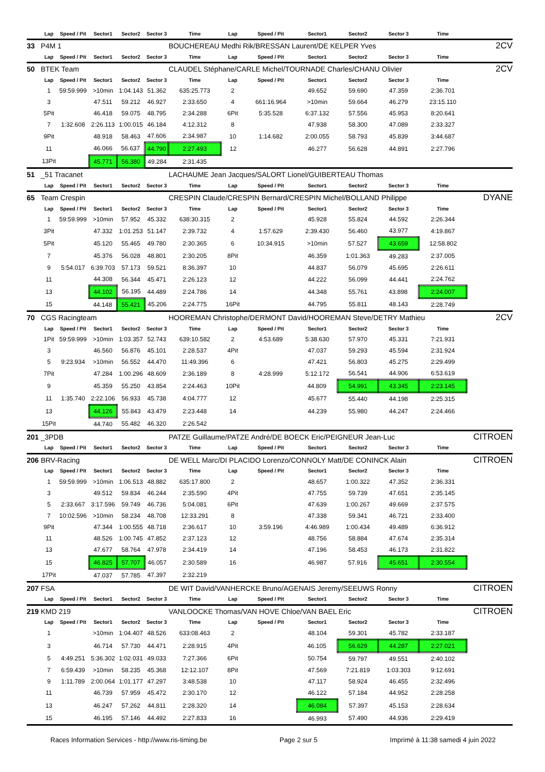| | Lap | Speed / Pit | Sector1 | Sector2 | Sector 3 | Time | Lap | Speed / Pit | Sector1 | Sector2 | Sector 3 | Time | |
| --- | --- | --- | --- | --- | --- | --- | --- | --- | --- | --- | --- | --- | --- |
| 33 | P4M 1 | | | | | BOUCHEREAU Medhi Rik/BRESSAN Laurent/DE KELPER Yves | | | | | | | 2CV |
| | Lap | Speed / Pit | Sector1 | Sector2 | Sector 3 | Time | Lap | Speed / Pit | Sector1 | Sector2 | Sector 3 | Time | |
| 50 | BTEK Team | | | | | CLAUDEL Stéphane/CARLE Michel/TOURNADE Charles/CHANU Olivier | | | | | | | 2CV |
| | Lap | Speed / Pit | Sector1 | Sector2 | Sector 3 | Time | Lap | Speed / Pit | Sector1 | Sector2 | Sector 3 | Time | |
| | 1 | 59:59.999 | >10min | 1:04.143 | 51.362 | 635:25.773 | 2 | | 49.652 | 59.690 | 47.359 | 2:36.701 | |
| | 3 | | 47.511 | 59.212 | 46.927 | 2:33.650 | 4 | 661:16.964 | >10min | 59.664 | 46.279 | 23:15.110 | |
| | 5Pit | | 46.418 | 59.075 | 48.795 | 2:34.288 | 6Pit | 5:35.528 | 6:37.132 | 57.556 | 45.953 | 8:20.641 | |
| | 7 | 1:32.608 | 2:26.113 | 1:00.015 | 46.184 | 4:12.312 | 8 | | 47.938 | 58.300 | 47.089 | 2:33.327 | |
| | 9Pit | | 48.918 | 58.463 | 47.606 | 2:34.987 | 10 | 1:14.682 | 2:00.055 | 58.793 | 45.839 | 3:44.687 | |
| | 11 | | 46.066 | 56.637 | 44.790 | 2:27.493 | 12 | | 46.277 | 56.628 | 44.891 | 2:27.796 | |
| | 13Pit | | 45.771 | 56.380 | 49.284 | 2:31.435 | | | | | | | |
| 51 | _51 Tracanet | | | | | LACHAUME Jean Jacques/SALORT Lionel/GUIBERTEAU Thomas | | | | | | | |
| | Lap | Speed / Pit | Sector1 | Sector2 | Sector 3 | Time | Lap | Speed / Pit | Sector1 | Sector2 | Sector 3 | Time | |
| 65 | Team Crespin | | | | | CRESPIN Claude/CRESPIN Bernard/CRESPIN Michel/BOLLAND Philippe | | | | | | | DYANE |
| | Lap | Speed / Pit | Sector1 | Sector2 | Sector 3 | Time | Lap | Speed / Pit | Sector1 | Sector2 | Sector 3 | Time | |
| | 1 | 59:59.999 | >10min | 57.952 | 45.332 | 638:30.315 | 2 | | 45.928 | 55.824 | 44.592 | 2:26.344 | |
| | 3Pit | | 47.332 | 1:01.253 | 51.147 | 2:39.732 | 4 | 1:57.629 | 2:39.430 | 56.460 | 43.977 | 4:19.867 | |
| | 5Pit | | 45.120 | 55.465 | 49.780 | 2:30.365 | 6 | 10:34.915 | >10min | 57.527 | 43.659 | 12:58.802 | |
| | 7 | | 45.376 | 56.028 | 48.801 | 2:30.205 | 8Pit | | 46.359 | 1:01.363 | 49.283 | 2:37.005 | |
| | 9 | 5:54.017 | 6:39.703 | 57.173 | 59.521 | 8:36.397 | 10 | | 44.837 | 56.079 | 45.695 | 2:26.611 | |
| | 11 | | 44.308 | 56.344 | 45.471 | 2:26.123 | 12 | | 44.222 | 56.099 | 44.441 | 2:24.762 | |
| | 13 | | 44.102 | 56.195 | 44.489 | 2:24.786 | 14 | | 44.348 | 55.761 | 43.898 | 2:24.007 | |
| | 15 | | 44.148 | 55.421 | 45.206 | 2:24.775 | 16Pit | | 44.795 | 55.811 | 48.143 | 2:28.749 | |
| 70 | CGS Racingteam | | | | | HOOREMAN Christophe/DERMONT David/HOOREMAN Steve/DETRY Mathieu | | | | | | | 2CV |
| | Lap | Speed / Pit | Sector1 | Sector2 | Sector 3 | Time | Lap | Speed / Pit | Sector1 | Sector2 | Sector 3 | Time | |
| | 1Pit | 59:59.999 | >10min | 1:03.357 | 52.743 | 639:10.582 | 2 | 4:53.689 | 5:38.630 | 57.970 | 45.331 | 7:21.931 | |
| | 3 | | 46.560 | 56.876 | 45.101 | 2:28.537 | 4Pit | | 47.037 | 59.293 | 45.594 | 2:31.924 | |
| | 5 | 9:23.934 | >10min | 56.552 | 44.470 | 11:49.396 | 6 | | 47.421 | 56.803 | 45.275 | 2:29.499 | |
| | 7Pit | | 47.284 | 1:00.296 | 48.609 | 2:36.189 | 8 | 4:28.999 | 5:12.172 | 56.541 | 44.906 | 6:53.619 | |
| | 9 | | 45.359 | 55.250 | 43.854 | 2:24.463 | 10Pit | | 44.809 | 54.991 | 43.345 | 2:23.145 | |
| | 11 | 1:35.740 | 2:22.106 | 56.933 | 45.738 | 4:04.777 | 12 | | 45.677 | 55.440 | 44.198 | 2:25.315 | |
| | 13 | | 44.126 | 55.843 | 43.479 | 2:23.448 | 14 | | 44.239 | 55.980 | 44.247 | 2:24.466 | |
| | 15Pit | | 44.740 | 55.482 | 46.320 | 2:26.542 | | | | | | | |
| 201 | _3PDB | | | | | PATZE Guillaume/PATZE André/DE BOECK Eric/PEIGNEUR Jean-Luc | | | | | | | CITROEN |
| | Lap | Speed / Pit | Sector1 | Sector2 | Sector 3 | Time | Lap | Speed / Pit | Sector1 | Sector2 | Sector 3 | Time | |
| 206 | BRV-Racing | | | | | DE WELL Marc/DI PLACIDO Lorenzo/CONNOLY Matt/DE CONINCK Alain | | | | | | | CITROEN |
| | Lap | Speed / Pit | Sector1 | Sector2 | Sector 3 | Time | Lap | Speed / Pit | Sector1 | Sector2 | Sector 3 | Time | |
| | 1 | 59:59.999 | >10min | 1:06.513 | 48.882 | 635:17.800 | 2 | | 48.657 | 1:00.322 | 47.352 | 2:36.331 | |
| | 3 | | 49.512 | 59.834 | 46.244 | 2:35.590 | 4Pit | | 47.755 | 59.739 | 47.651 | 2:35.145 | |
| | 5 | 2:33.667 | 3:17.596 | 59.749 | 46.736 | 5:04.081 | 6Pit | | 47.639 | 1:00.267 | 49.669 | 2:37.575 | |
| | 7 | 10:02.596 | >10min | 58.234 | 48.708 | 12:33.291 | 8 | | 47.338 | 59.341 | 46.721 | 2:33.400 | |
| | 9Pit | | 47.344 | 1:00.555 | 48.718 | 2:36.617 | 10 | 3:59.196 | 4:46.989 | 1:00.434 | 49.489 | 6:36.912 | |
| | 11 | | 48.526 | 1:00.745 | 47.852 | 2:37.123 | 12 | | 48.756 | 58.884 | 47.674 | 2:35.314 | |
| | 13 | | 47.677 | 58.764 | 47.978 | 2:34.419 | 14 | | 47.196 | 58.453 | 46.173 | 2:31.822 | |
| | 15 | | 46.825 | 57.707 | 46.057 | 2:30.589 | 16 | | 46.987 | 57.916 | 45.651 | 2:30.554 | |
| | 17Pit | | 47.037 | 57.785 | 47.397 | 2:32.219 | | | | | | | |
| 207 | FSA | | | | | DE WIT David/VANHERCKE Bruno/AGENAIS Jeremy/SEEUWS Ronny | | | | | | | CITROEN |
| | Lap | Speed / Pit | Sector1 | Sector2 | Sector 3 | Time | Lap | Speed / Pit | Sector1 | Sector2 | Sector 3 | Time | |
| 219 | KMD 219 | | | | | VANLOOCKE Thomas/VAN HOVE Chloe/VAN BAEL Eric | | | | | | | CITROEN |
| | Lap | Speed / Pit | Sector1 | Sector2 | Sector 3 | Time | Lap | Speed / Pit | Sector1 | Sector2 | Sector 3 | Time | |
| | 1 | | >10min | 1:04.407 | 48.526 | 633:08.463 | 2 | | 48.104 | 59.301 | 45.782 | 2:33.187 | |
| | 3 | | 46.714 | 57.730 | 44.471 | 2:28.915 | 4Pit | | 46.105 | 56.629 | 44.287 | 2:27.021 | |
| | 5 | 4:49.251 | 5:36.302 | 1:02.031 | 49.033 | 7:27.366 | 6Pit | | 50.754 | 59.797 | 49.551 | 2:40.102 | |
| | 7 | 6:59.439 | >10min | 58.235 | 45.368 | 12:12.107 | 8Pit | | 47.569 | 7:21.819 | 1:03.303 | 9:12.691 | |
| | 9 | 1:11.789 | 2:00.064 | 1:01.177 | 47.297 | 3:48.538 | 10 | | 47.117 | 58.924 | 46.455 | 2:32.496 | |
| | 11 | | 46.739 | 57.959 | 45.472 | 2:30.170 | 12 | | 46.122 | 57.184 | 44.952 | 2:28.258 | |
| | 13 | | 46.247 | 57.262 | 44.811 | 2:28.320 | 14 | | 46.084 | 57.397 | 45.153 | 2:28.634 | |
| | 15 | | 46.195 | 57.146 | 44.492 | 2:27.833 | 16 | | 46.993 | 57.490 | 44.936 | 2:29.419 | |
Races Information Services - http://www.ris-timing.be Page 2 sur 5 Imprimé à 11:38 samedi 4 juin 2022